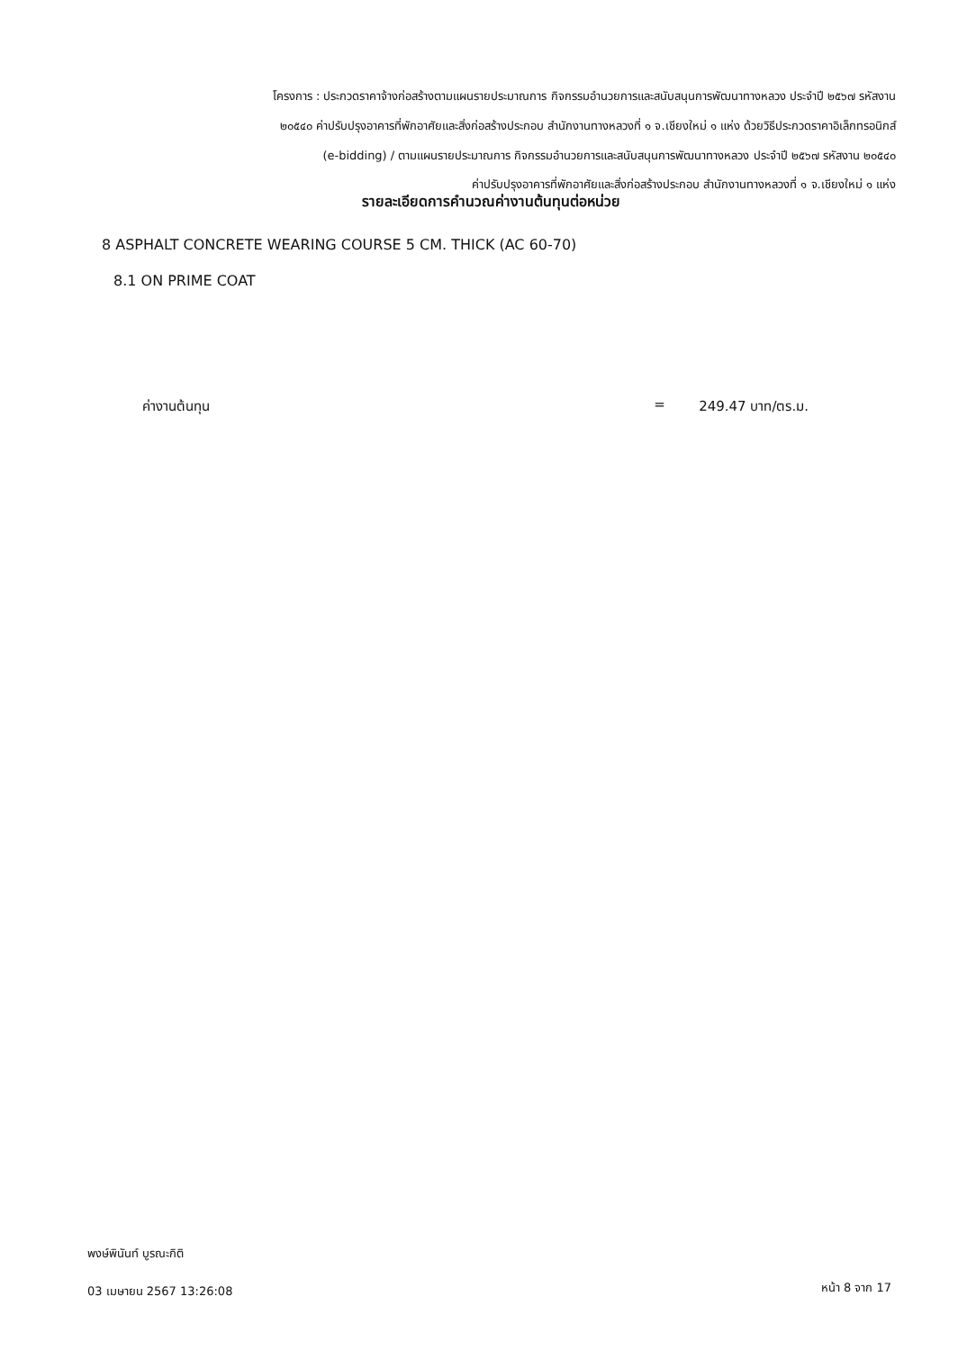โครงการ : ประกวดราคาจ้างก่อสร้างตามแผนรายประมาณการ กิจกรรมอำนวยการและสนับสนุนการพัฒนาทางหลวง ประจำปี ๒๕๖๗ รหัสงาน
๒๐๕๔๐ ค่าปรับปรุงอาคารที่พักอาศัยและสิ่งก่อสร้างประกอบ สำนักงานทางหลวงที่ ๑ จ.เชียงใหม่ ๑ แห่ง ด้วยวิธีประกวดราคาอิเล็กทรอนิกส์
(e-bidding) / ตามแผนรายประมาณการ กิจกรรมอำนวยการและสนับสนุนการพัฒนาทางหลวง ประจำปี ๒๕๖๗ รหัสงาน ๒๐๕๔๐
ค่าปรับปรุงอาคารที่พักอาศัยและสิ่งก่อสร้างประกอบ สำนักงานทางหลวงที่ ๑ จ.เชียงใหม่ ๑ แห่ง
รายละเอียดการคำนวณค่างานต้นทุนต่อหน่วย
8 ASPHALT CONCRETE WEARING COURSE 5 CM. THICK (AC 60-70)
8.1 ON PRIME COAT
ค่างานต้นทุน = 249.47 บาท/ตร.ม.
พงษ์พินันท์ บูรณะกิติ
03 เมษายน 2567 13:26:08 หน้า 8 จาก 17